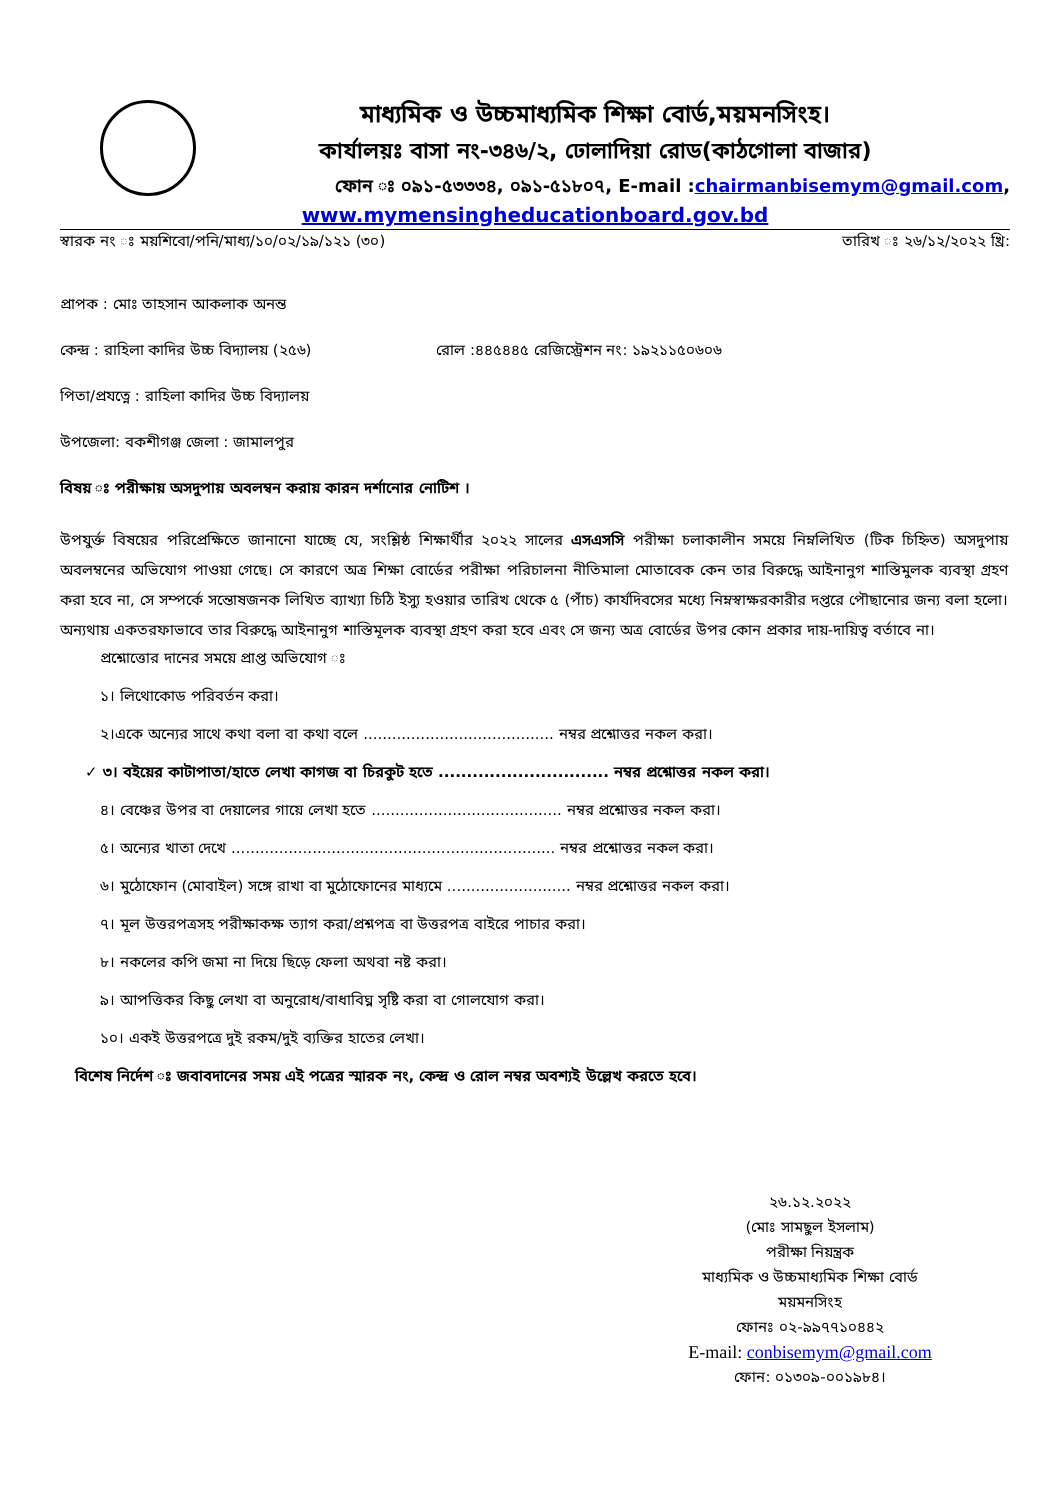মাধ্যমিক ও উচ্চমাধ্যমিক শিক্ষা বোর্ড,ময়মনসিংহ।
কার্যালয়ঃ বাসা নং-৩৪৬/২, ঢোলাদিয়া রোড(কাঠগোলা বাজার)
ফোন ঃ ০৯১-৫৩৩৩৪, ০৯১-৫১৮০৭, E-mail :chairmanbisemym@gmail.com,
www.mymensingheducationboard.gov.bd
স্বারক নং ঃ ময়শিবো/পনি/মাধ্য/১০/০২/১৯/১২১ (৩০) তারিখ ঃ ২৬/১২/২০২২ খ্রি:
প্রাপক : মোঃ তাহসান আকলাক অনন্ত
কেন্দ্র : রাহিলা কাদির উচ্চ বিদ্যালয় (২৫৬) রোল :৪৪৫৪৪৫ রেজিস্ট্রেশন নং: ১৯২১১৫০৬০৬
পিতা/প্রযত্নে : রাহিলা কাদির উচ্চ বিদ্যালয়
উপজেলা: বকশীগঞ্জ জেলা : জামালপুর
বিষয় ঃ পরীক্ষায় অসদুপায় অবলম্বন করায় কারন দর্শানোর নোটিশ ।
উপযুর্ক্ত বিষয়ের পরিপ্রেক্ষিতে জানানো যাচ্ছে যে, সংশ্লিষ্ঠ শিক্ষার্থীর ২০২২ সালের এসএসসি পরীক্ষা চলাকালীন সময়ে নিম্নলিখিত (টিক চিহ্নিত) অসদুপায় অবলম্বনের অভিযোগ পাওয়া গেছে। সে কারণে অত্র শিক্ষা বোর্ডের পরীক্ষা পরিচালনা নীতিমালা মোতাবেক কেন তার বিরুদ্ধে আইনানুগ শাস্তিমুলক ব্যবস্থা গ্রহণ করা হবে না, সে সম্পর্কে সন্তোষজনক লিখিত ব্যাখ্যা চিঠি ইস্যু হওয়ার তারিখ থেকে ৫ (পাঁচ) কার্যদিবসের মধ্যে নিম্নস্বাক্ষরকারীর দপ্তরে পৌছানোর জন্য বলা হলো। অন্যথায় একতরফাভাবে তার বিরুদ্ধে আইনানুগ শাস্তিমূলক ব্যবস্থা গ্রহণ করা হবে এবং সে জন্য অত্র বোর্ডের উপর কোন প্রকার দায়-দায়িত্ব বর্তাবে না।
প্রশ্নোত্তোর দানের সময়ে প্রাপ্ত অভিযোগ ঃ
১। লিথোকোড পরিবর্তন করা।
২।একে অন্যের সাথে কথা বলা বা কথা বলে ........................................ নম্বর প্রশ্নোত্তর নকল করা।
✓ ৩। বইয়ের কাটাপাতা/হাতে লেখা কাগজ বা চিরকুট হতে .............................. নম্বর প্রশ্নোত্তর নকল করা।
৪। বেঞ্চের উপর বা দেয়ালের গায়ে লেখা হতে ........................................ নম্বর প্রশ্নোত্তর নকল করা।
৫। অন্যের খাতা দেখে .................................................................... নম্বর প্রশ্নোত্তর নকল করা।
৬। মুঠোফোন (মোবাইল) সঙ্গে রাখা বা মুঠোফোনের মাধ্যমে .......................... নম্বর প্রশ্নোত্তর নকল করা।
৭। মূল উত্তরপত্রসহ পরীক্ষাকক্ষ ত্যাগ করা/প্রশ্নপত্র বা উত্তরপত্র বাইরে পাচার করা।
৮। নকলের কপি জমা না দিয়ে ছিড়ে ফেলা অথবা নষ্ট করা।
৯। আপত্তিকর কিছু লেখা বা অনুরোধ/বাধাবিঘ্ন সৃষ্টি করা বা গোলযোগ করা।
১০। একই উত্তরপত্রে দুই রকম/দুই ব্যক্তির হাতের লেখা।
বিশেষ নির্দেশ ঃ জবাবদানের সময় এই পত্রের স্মারক নং, কেন্দ্র ও রোল নম্বর অবশ্যই উল্লেখ করতে হবে।
২৬.১২.২০২২
(মোঃ সামছুল ইসলাম)
পরীক্ষা নিয়ন্ত্রক
মাধ্যমিক ও উচ্চমাধ্যমিক শিক্ষা বোর্ড
ময়মনসিংহ
ফোনঃ ০২-৯৯৭৭১০৪৪২
E-mail: conbisemym@gmail.com
ফোন: ০১৩০৯-০০১৯৮৪।